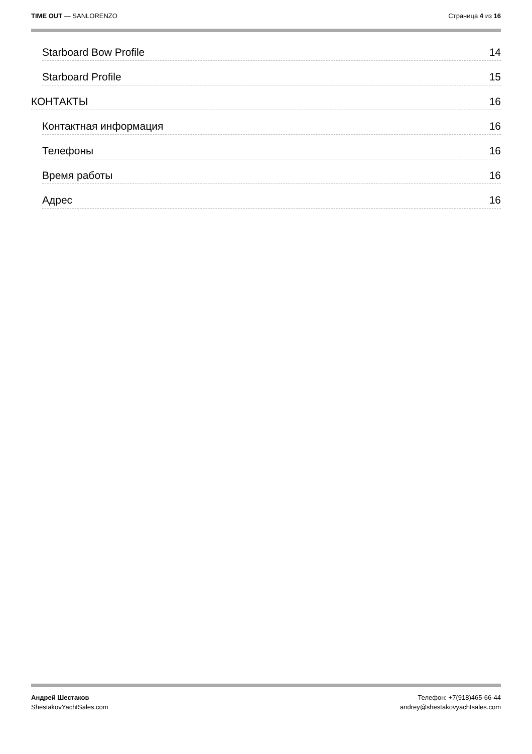TIME OUT — SANLORENZO Страница 4 из 16
Starboard Bow Profile 14
Starboard Profile 15
КОНТАКТЫ 16
Контактная информация 16
Телефоны 16
Время работы 16
Адрес 16
Андрей Шестаков
ShestakovYachtSales.com
Телефон: +7(918)465-66-44
andrey@shestakovyachtsales.com